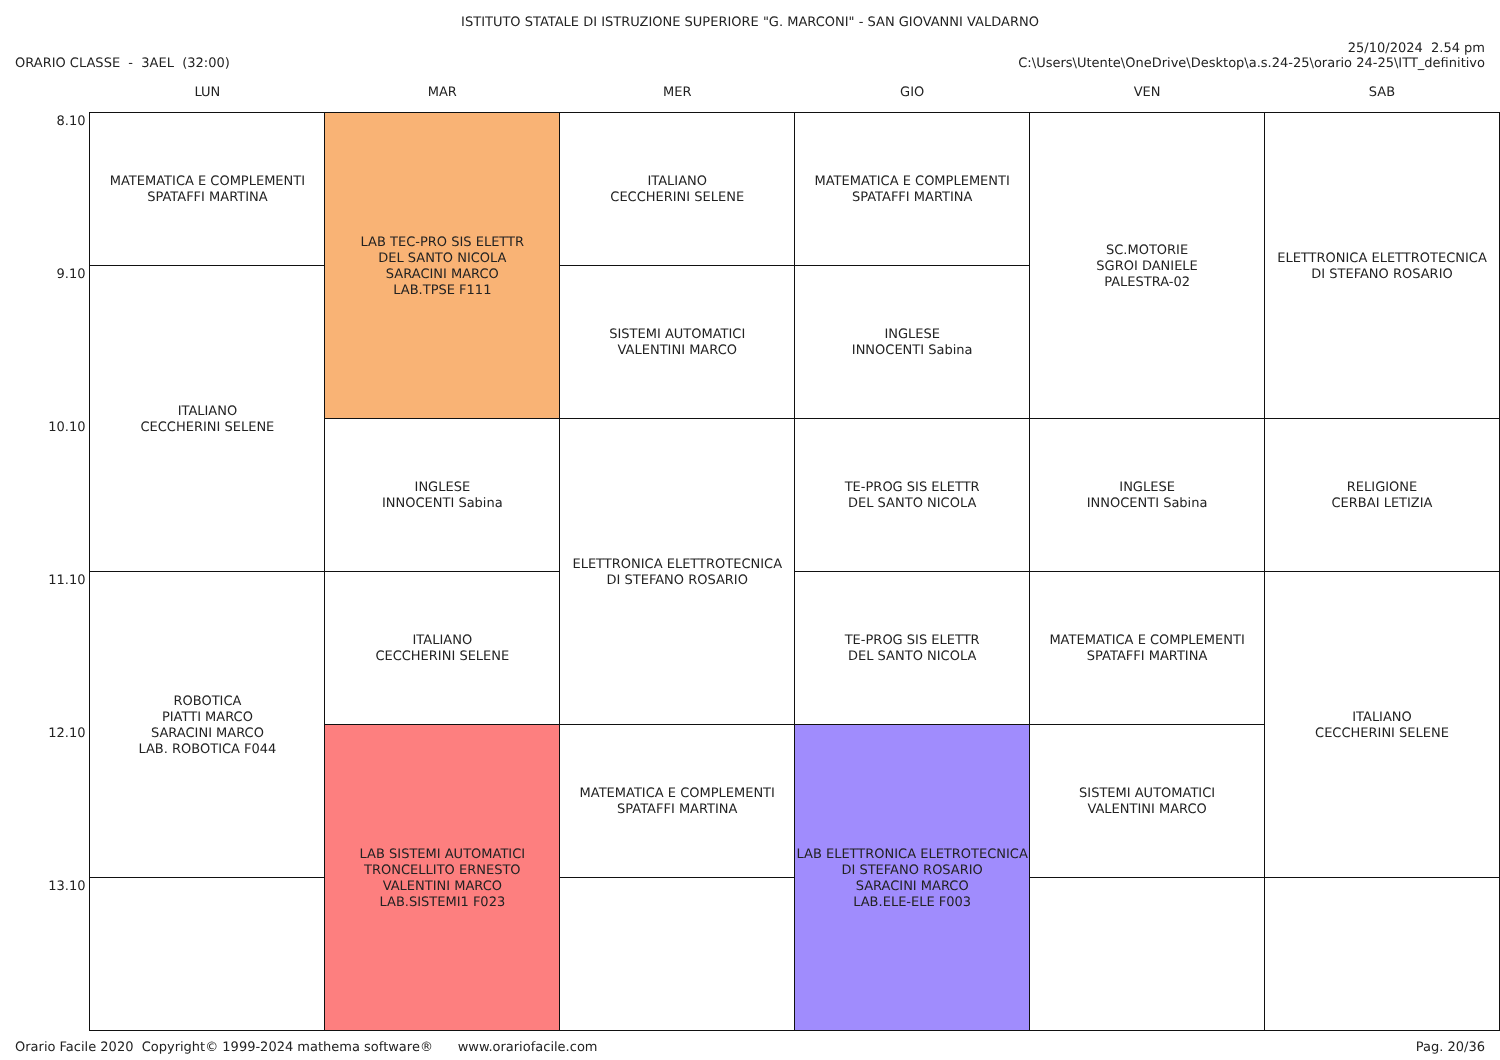ISTITUTO STATALE DI ISTRUZIONE SUPERIORE "G. MARCONI" - SAN GIOVANNI VALDARNO
ORARIO CLASSE - 3AEL (32:00)
25/10/2024 2.54 pm
C:\Users\Utente\OneDrive\Desktop\a.s.24-25\orario 24-25\ITT_definitivo
| | LUN | MAR | MER | GIO | VEN | SAB |
| --- | --- | --- | --- | --- | --- | --- |
| 8.10 | MATEMATICA E COMPLEMENTI SPATAFFI MARTINA | LAB TEC-PRO SIS ELETTR DEL SANTO NICOLA SARACINI MARCO LAB.TPSE F111 | ITALIANO CECCHERINI SELENE | MATEMATICA E COMPLEMENTI SPATAFFI MARTINA | SC.MOTORIE SGROI DANIELE PALESTRA-02 | ELETTRONICA ELETTROTECNICA DI STEFANO ROSARIO |
| 9.10 | ITALIANO CECCHERINI SELENE | | SISTEMI AUTOMATICI VALENTINI MARCO | INGLESE INNOCENTI Sabina | | |
| 10.10 | | INGLESE INNOCENTI Sabina | ELETTRONICA ELETTROTECNICA DI STEFANO ROSARIO | TE-PROG SIS ELETTR DEL SANTO NICOLA | INGLESE INNOCENTI Sabina | RELIGIONE CERBAI LETIZIA |
| 11.10 | ROBOTICA PIATTI MARCO SARACINI MARCO LAB. ROBOTICA F044 | ITALIANO CECCHERINI SELENE | | TE-PROG SIS ELETTR DEL SANTO NICOLA | MATEMATICA E COMPLEMENTI SPATAFFI MARTINA | ITALIANO CECCHERINI SELENE |
| 12.10 | | LAB SISTEMI AUTOMATICI TRONCELLITO ERNESTO VALENTINI MARCO LAB.SISTEMI1 F023 | MATEMATICA E COMPLEMENTI SPATAFFI MARTINA | LAB ELETTRONICA ELETROTECNICA DI STEFANO ROSARIO SARACINI MARCO LAB.ELE-ELE F003 | SISTEMI AUTOMATICI VALENTINI MARCO | |
| 13.10 | | | | | | |
Orario Facile 2020 Copyright© 1999-2024 mathema software® www.orariofacile.com
Pag. 20/36